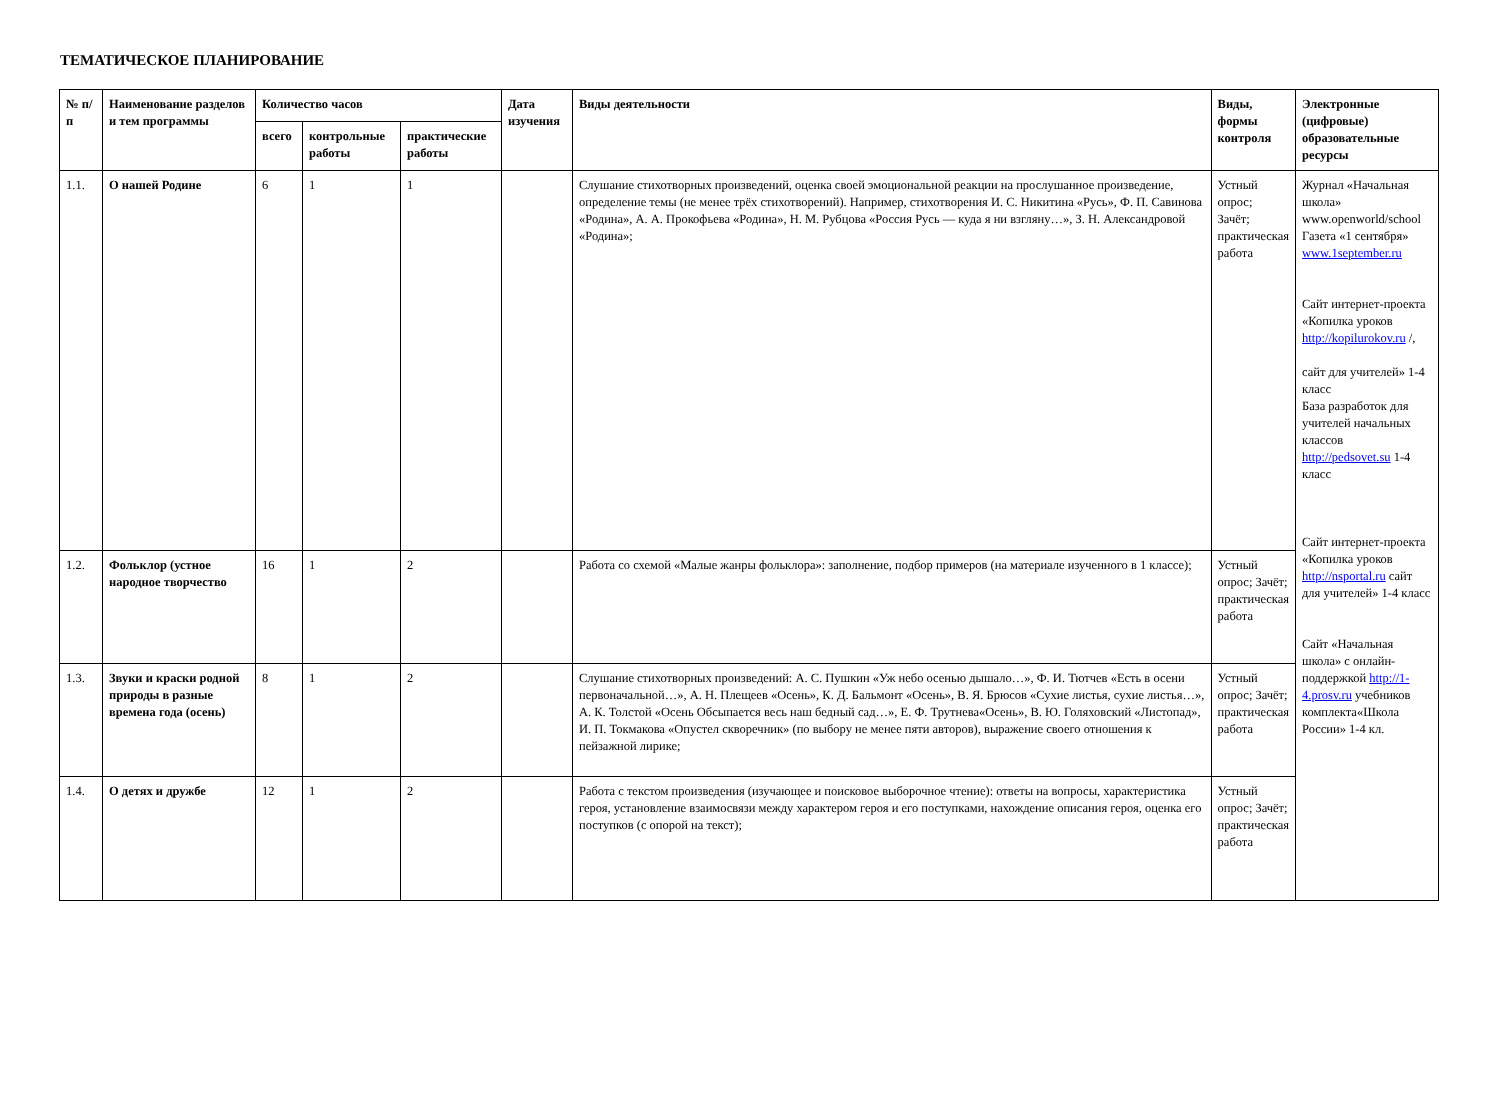ТЕМАТИЧЕСКОЕ ПЛАНИРОВАНИЕ
| № п/п | Наименование разделов и тем программы | Количество часов | | | Дата изучения | Виды деятельности | Виды, формы контроля | Электронные (цифровые) образовательные ресурсы |
| --- | --- | --- | --- | --- | --- | --- | --- | --- |
| | | всего | контрольные работы | практические работы | | | | |
| 1.1. | О нашей Родине | 6 | 1 | 1 | | Слушание стихотворных произведений, оценка своей эмоциональной реакции на прослушанное произведение, определение темы (не менее трёх стихотворений). Например, стихотворения И. С. Никитина «Русь», Ф. П. Савинова «Родина», А. А. Прокофьева «Родина», Н. М. Рубцова «Россия Русь — куда я ни взгляну…», З. Н. Александровой «Родина»; | Устный опрос; Зачёт; практическая работа | Журнал «Начальная школа» www.openworld/school Газета «1 сентября» www.1september.ru Сайт интернет-проекта «Копилка уроков http://kopilurokov.ru /, сайт для учителей» 1-4 класс База разработок для учителей начальных классов http://pedsovet.su 1-4 класс Сайт интернет-проекта «Копилка уроков http://nsportal.ru сайт для учителей» 1-4 класс Сайт «Начальная школа» с онлайн-поддержкой http://1-4.prosv.ru учебников комплекта«Школа России» 1-4 кл. |
| 1.2. | Фольклор (устное народное творчество | 16 | 1 | 2 | | Работа со схемой «Малые жанры фольклора»: заполнение, подбор примеров (на материале изученного в 1 классе); | Устный опрос; Зачёт; практическая работа | |
| 1.3. | Звуки и краски родной природы в разные времена года (осень) | 8 | 1 | 2 | | Слушание стихотворных произведений: А. С. Пушкин «Уж небо осенью дышало…», Ф. И. Тютчев «Есть в осени первоначальной…», А. Н. Плещеев «Осень», К. Д. Бальмонт «Осень», В. Я. Брюсов «Сухие листья, сухие листья…», А. К. Толстой «Осень Обсыпается весь наш бедный сад…», Е. Ф. Трутнева«Осень», В. Ю. Голяховский «Листопад», И. П. Токмакова «Опустел скворечник» (по выбору не менее пяти авторов), выражение своего отношения к пейзажной лирике; | Устный опрос; Зачёт; практическая работа | |
| 1.4. | О детях и дружбе | 12 | 1 | 2 | | Работа с текстом произведения (изучающее и поисковое выборочное чтение): ответы на вопросы, характеристика героя, установление взаимосвязи между характером героя и его поступками, нахождение описания героя, оценка его поступков (с опорой на текст); | Устный опрос; Зачёт; практическая работа | |